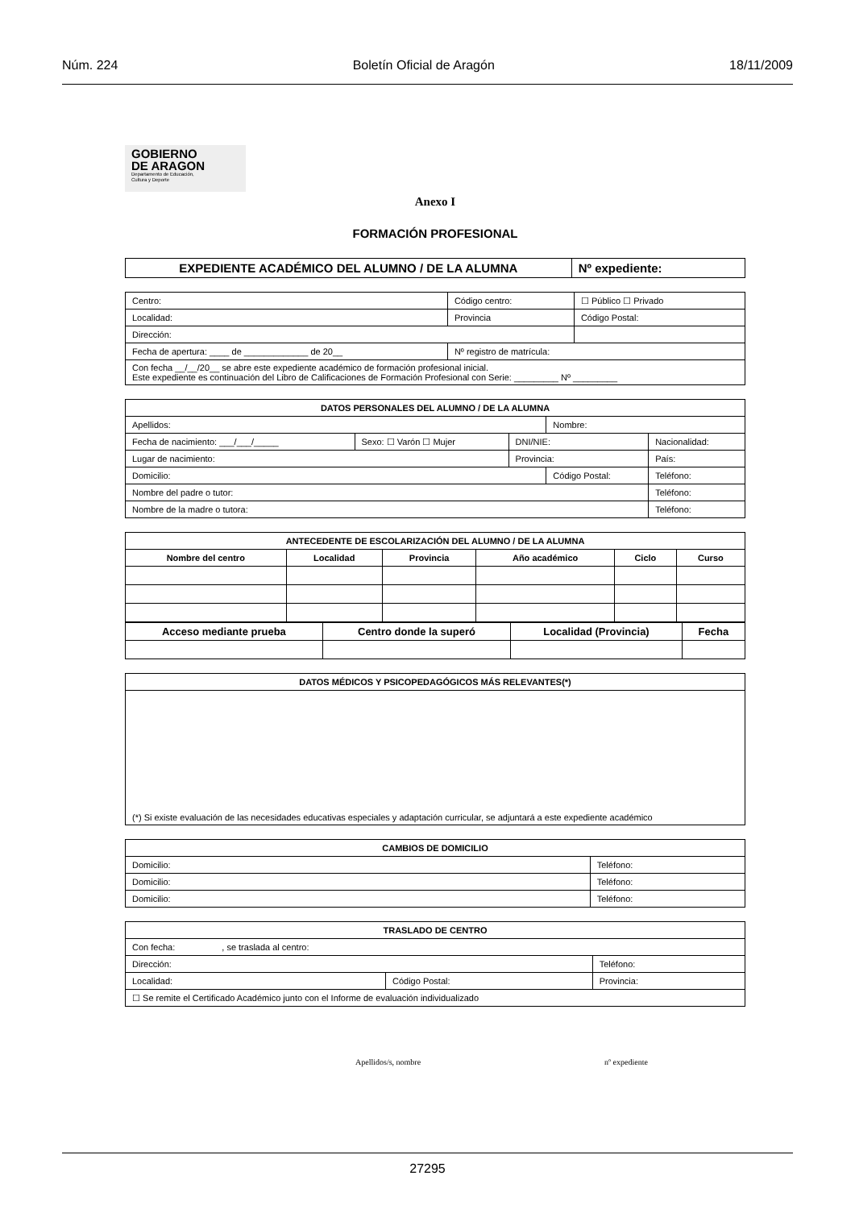Núm. 224 Boletín Oficial de Aragón 18/11/2009
GOBIERNO
DE ARAGON
Departamento de Educación,
Cultura y Deporte
Anexo I
FORMACIÓN PROFESIONAL
| EXPEDIENTE ACADÉMICO DEL ALUMNO / DE LA ALUMNA | Nº expediente: |
| --- | --- |
| Centro: | | Código centro: | ☐ Público ☐ Privado |
| Localidad: | | Provincia | Código Postal: |
| Dirección: | | | |
| Fecha de apertura: ____ de _____________ de 20__ | Nº registro de matrícula: | | |
| Con fecha __/__/20__ se abre este expediente académico de formación profesional inicial. Este expediente es continuación del Libro de Calificaciones de Formación Profesional con Serie: _________ Nº _________ | | | |
| DATOS PERSONALES DEL ALUMNO / DE LA ALUMNA | | | | | |
| --- | --- | --- | --- | --- | --- |
| Apellidos: | | | Nombre: | | |
| Fecha de nacimiento: ___/___/_____ | Sexo: ☐ Varón ☐ Mujer | DNI/NIE: | | Nacionalidad: | |
| Lugar de nacimiento: | | Provincia: | | País: | |
| Domicilio: | | | Código Postal: | | Teléfono: |
| Nombre del padre o tutor: | | | | | Teléfono: |
| Nombre de la madre o tutora: | | | | | Teléfono: |
| ANTECEDENTE DE ESCOLARIZACIÓN DEL ALUMNO / DE LA ALUMNA | | | | | |
| --- | --- | --- | --- | --- | --- |
| Nombre del centro | Localidad | Provincia | Año académico | Ciclo | Curso |
| Acceso mediante prueba | Centro donde la superó | Localidad (Provincia) | Fecha |
| --- | --- | --- | --- |
| DATOS MÉDICOS Y PSICOPEDAGÓGICOS MÁS RELEVANTES(*) |
| --- |
| (*) Si existe evaluación de las necesidades educativas especiales y adaptación curricular, se adjuntará a este expediente académico |
| CAMBIOS DE DOMICILIO | |
| --- | --- |
| Domicilio: | Teléfono: |
| Domicilio: | Teléfono: |
| Domicilio: | Teléfono: |
| TRASLADO DE CENTRO | | |
| --- | --- | --- |
| Con fecha: , se traslada al centro: | | |
| Dirección: | | Teléfono: |
| Localidad: | Código Postal: | Provincia: |
| ☐ Se remite el Certificado Académico junto con el Informe de evaluación individualizado | | |
Apellidos/s, nombre nº expediente
27295